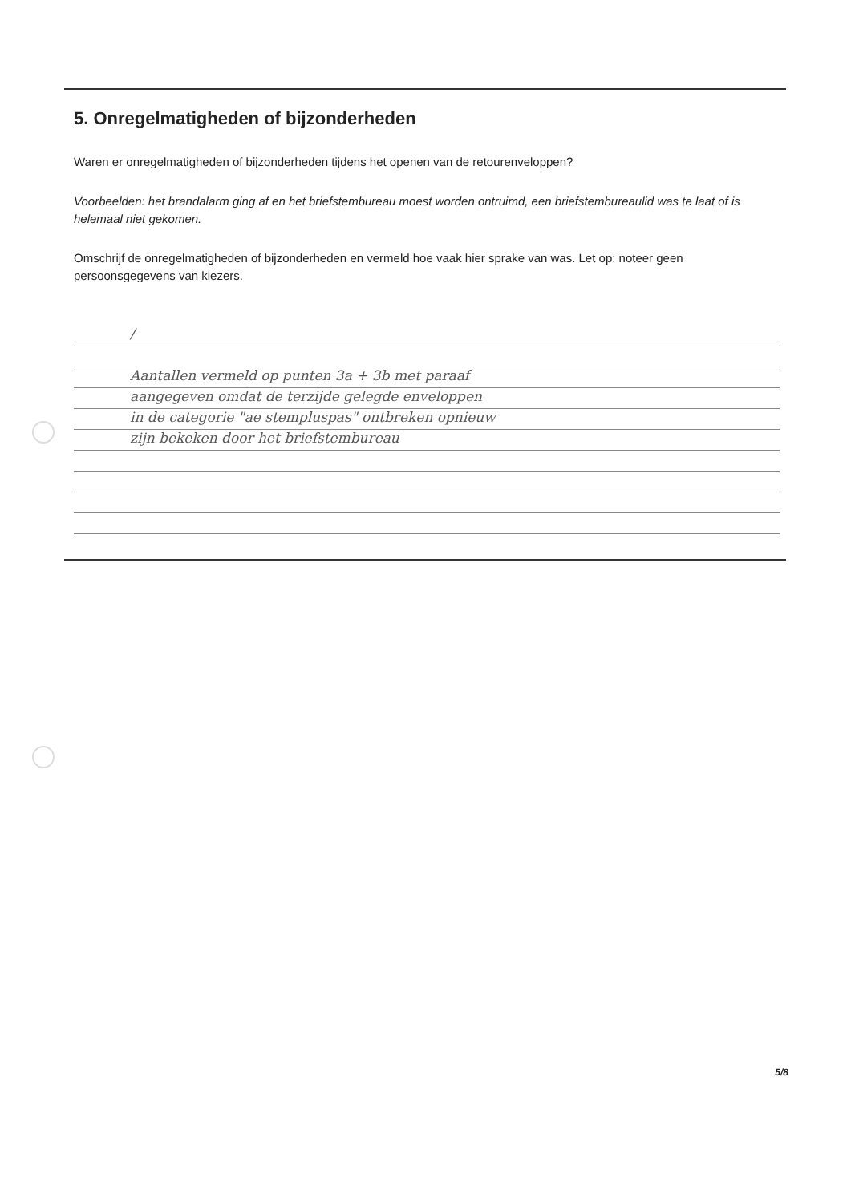5. Onregelmatigheden of bijzonderheden
Waren er onregelmatigheden of bijzonderheden tijdens het openen van de retourenveloppen?
Voorbeelden: het brandalarm ging af en het briefstembureau moest worden ontruimd, een briefstembureaulid was te laat of is helemaal niet gekomen.
Omschrijf de onregelmatigheden of bijzonderheden en vermeld hoe vaak hier sprake van was. Let op: noteer geen persoonsgegevens van kiezers.
/
Aantallen vermeld op punten 3a + 3b met paraaf
aangegeven omdat de terzijde gelegde enveloppen
in de categorie "ae stempluspas" ontbreken opnieuw
zijn bekeken door het briefstembureau
5/8